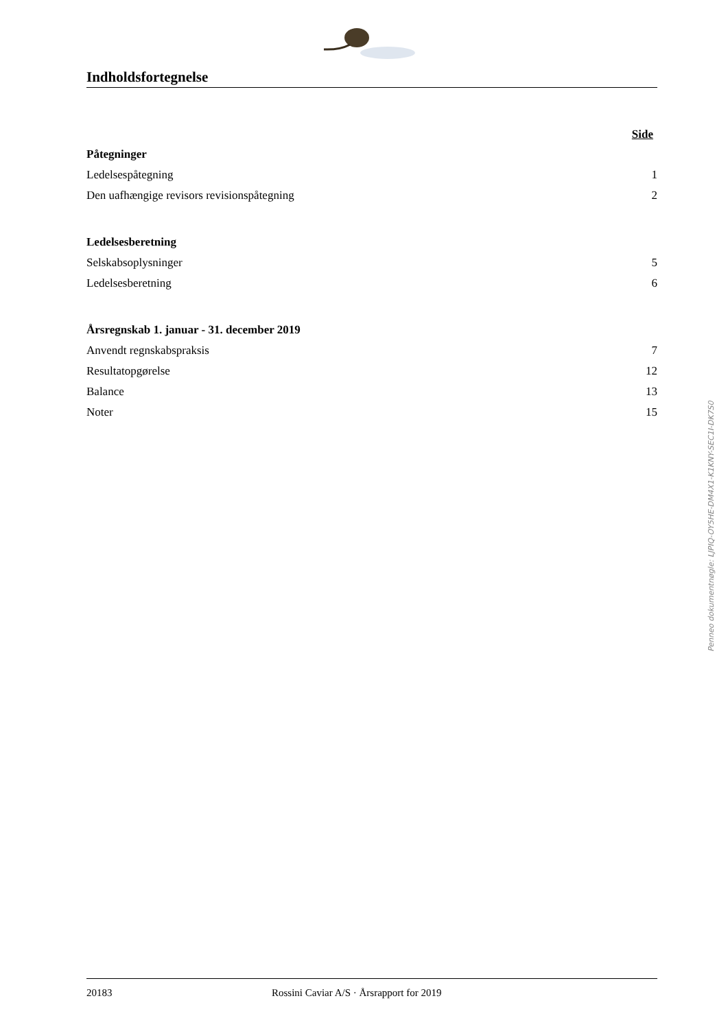Indholdsfortegnelse
Side
Påtegninger
Ledelsespåtegning 1
Den uafhængige revisors revisionspåtegning 2
Ledelsesberetning
Selskabsoplysninger 5
Ledelsesberetning 6
Årsregnskab 1. januar - 31. december 2019
Anvendt regnskabspraksis 7
Resultatopgørelse 12
Balance 13
Noter 15
Penneo dokumentnøgle: LJPIQ-OY5HE-DM4X1-K1KNY-SEC1I-DK7S0
20183 Rossini Caviar A/S · Årsrapport for 2019